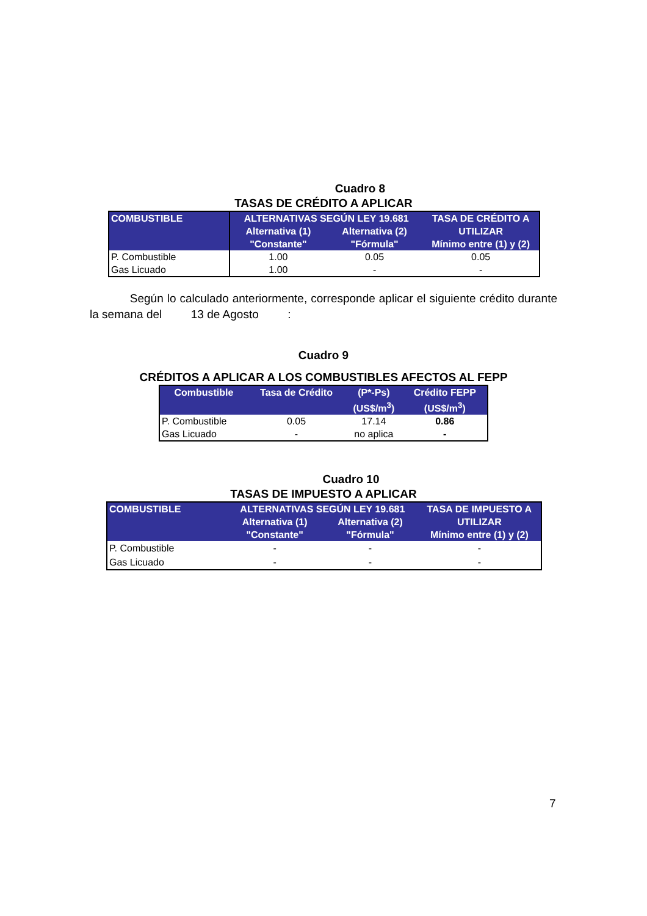Cuadro 8
TASAS DE CRÉDITO A APLICAR
| COMBUSTIBLE | ALTERNATIVAS SEGÚN LEY 19.681 | | TASA DE CRÉDITO A |
| --- | --- | --- | --- |
| | Alternativa (1) | Alternativa (2) | UTILIZAR |
| | "Constante" | "Fórmula" | Mínimo entre (1) y (2) |
| P. Combustible | 1.00 | 0.05 | 0.05 |
| Gas Licuado | 1.00 | - | - |
Según lo calculado anteriormente, corresponde aplicar el siguiente crédito durante la semana del 13 de Agosto :
Cuadro 9
CRÉDITOS A APLICAR A LOS COMBUSTIBLES AFECTOS AL FEPP
| Combustible | Tasa de Crédito | (P*-Ps) (US$/m<sup>3</sup>) | Crédito FEPP (US$/m<sup>3</sup>) |
| --- | --- | --- | --- |
| P. Combustible | 0.05 | 17.14 | 0.86 |
| Gas Licuado | - | no aplica | - |
Cuadro 10
TASAS DE IMPUESTO A APLICAR
| COMBUSTIBLE | ALTERNATIVAS SEGÚN LEY 19.681 | | TASA DE IMPUESTO A |
| --- | --- | --- | --- |
| | Alternativa (1) | Alternativa (2) | UTILIZAR |
| | "Constante" | "Fórmula" | Mínimo entre (1) y (2) |
| P. Combustible | - | - | - |
| Gas Licuado | - | - | - |
7